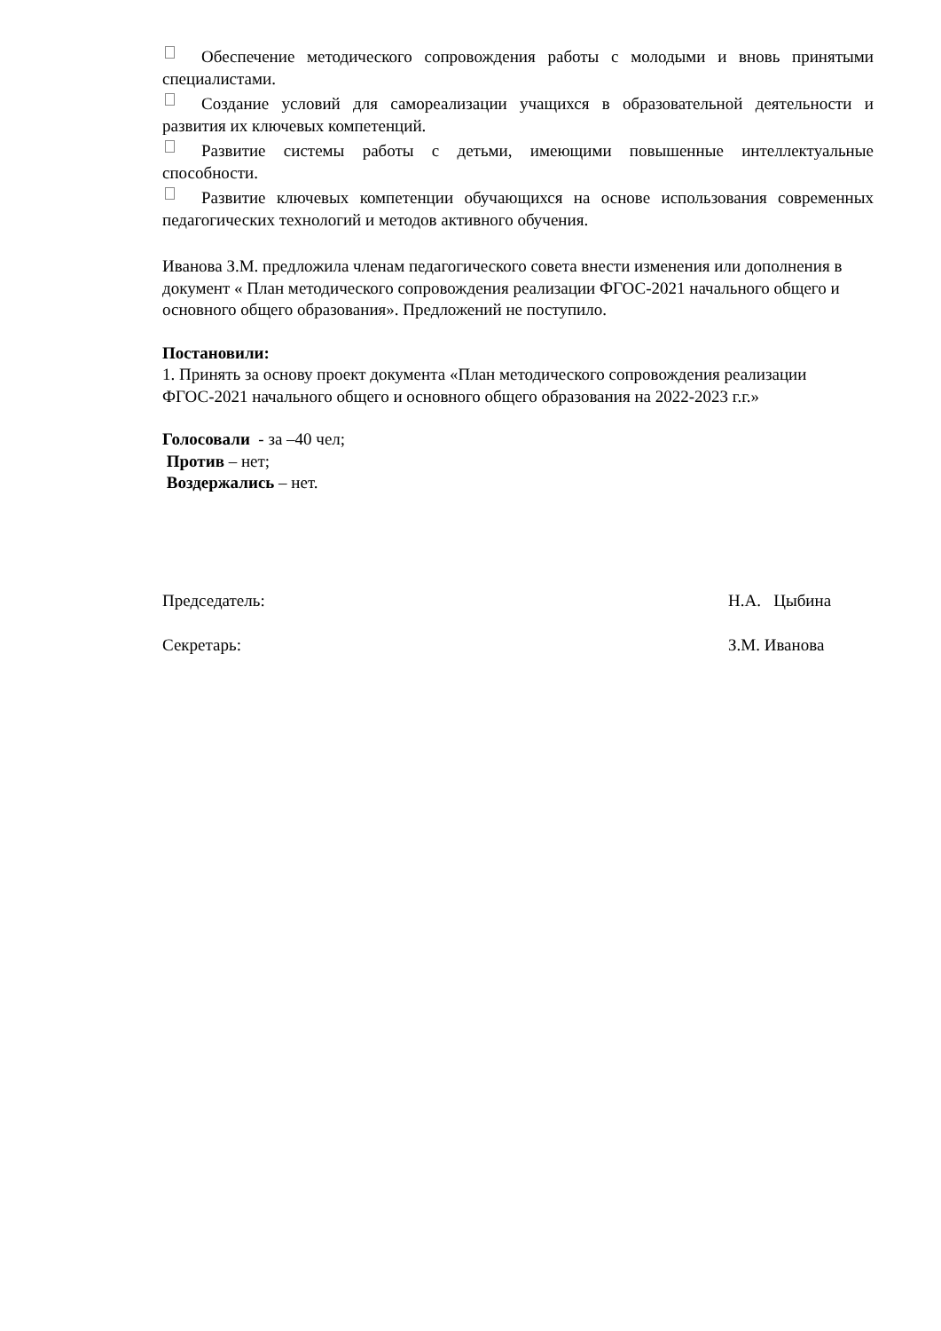Обеспечение методического сопровождения работы с молодыми и вновь принятыми специалистами.
Создание условий для самореализации учащихся в образовательной деятельности и развития их ключевых компетенций.
Развитие системы работы с детьми, имеющими повышенные интеллектуальные способности.
Развитие ключевых компетенции обучающихся на основе использования современных педагогических технологий и методов активного обучения.
Иванова З.М. предложила членам педагогического совета внести изменения или дополнения в документ « План методического сопровождения реализации ФГОС-2021 начального общего и основного общего образования». Предложений не поступило.
Постановили:
1. Принять за основу проект документа «План методического сопровождения реализации ФГОС-2021 начального общего и основного общего образования на 2022-2023 г.г.»
Голосовали - за –40 чел;
Против – нет;
Воздержались – нет.
Председатель: Н.А. Цыбина
Секретарь: З.М. Иванова